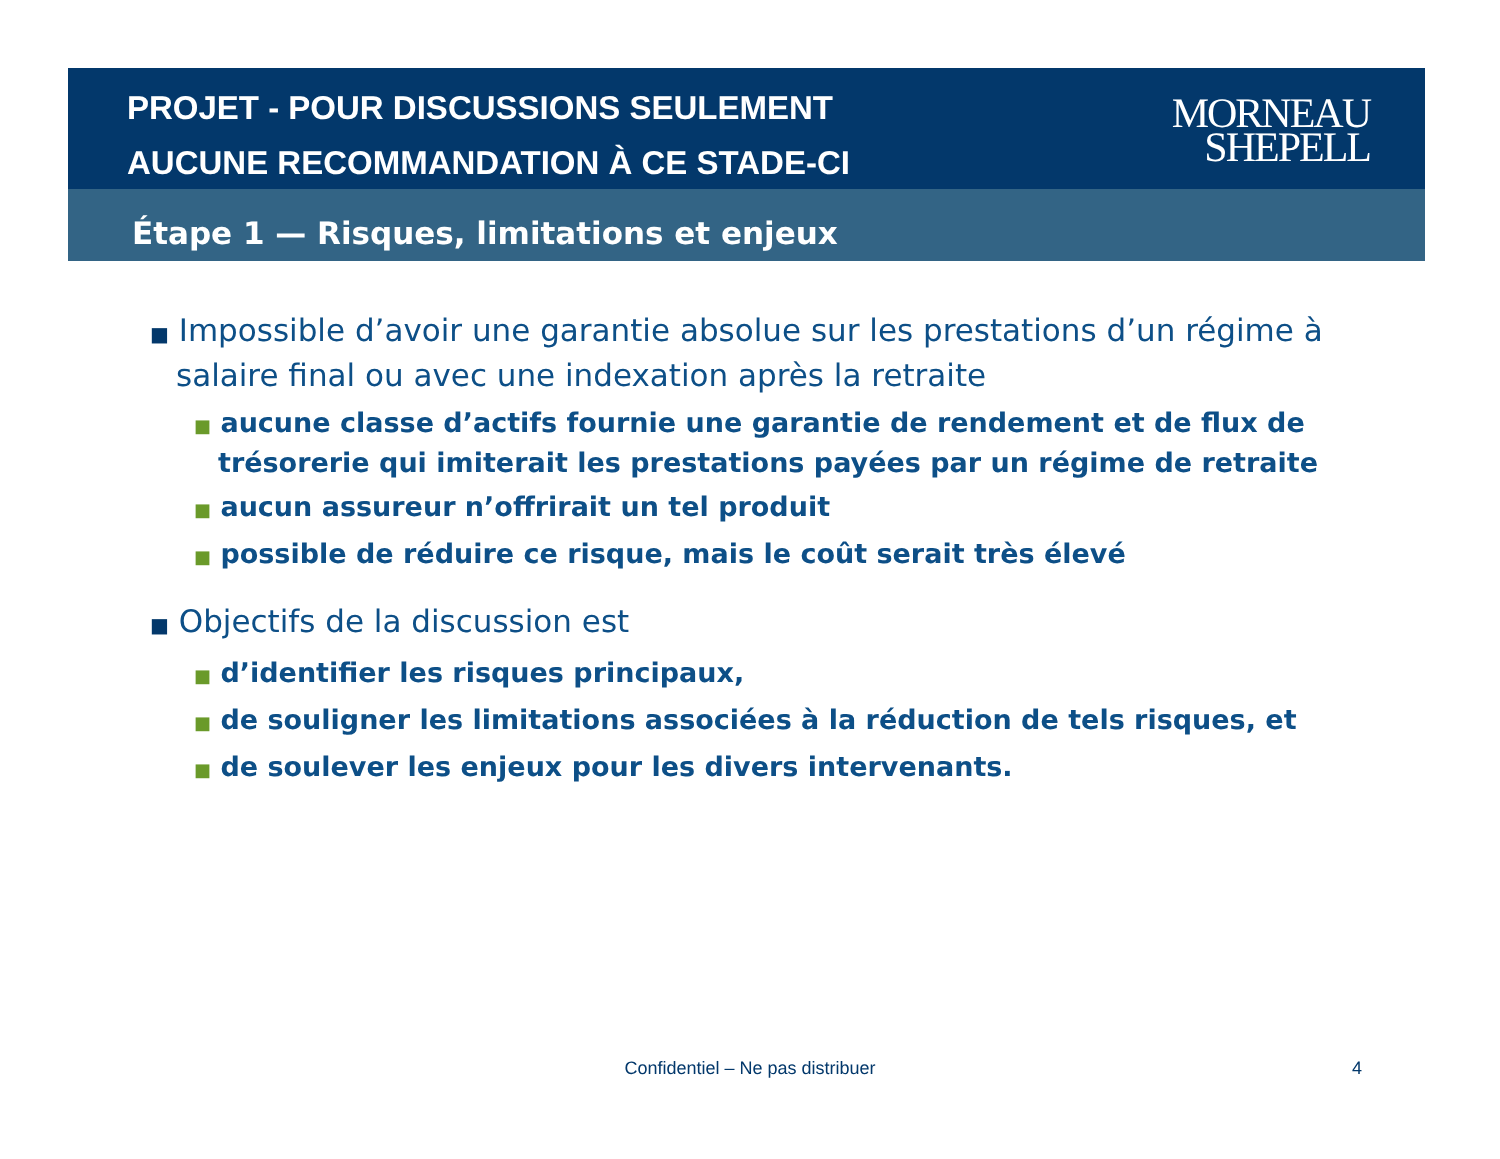PROJET - POUR DISCUSSIONS SEULEMENT
AUCUNE RECOMMANDATION À CE STADE-CI
MORNEAU
SHEPELL
Étape 1 — Risques, limitations et enjeux
■ Impossible d’avoir une garantie absolue sur les prestations d’un régime à salaire final ou avec une indexation après la retraite
■ aucune classe d’actifs fournie une garantie de rendement et de flux de trésorerie qui imiterait les prestations payées par un régime de retraite
■ aucun assureur n’offrirait un tel produit
■ possible de réduire ce risque, mais le coût serait très élevé
■ Objectifs de la discussion est
■ d’identifier les risques principaux,
■ de souligner les limitations associées à la réduction de tels risques, et
■ de soulever les enjeux pour les divers intervenants.
Confidentiel – Ne pas distribuer 4